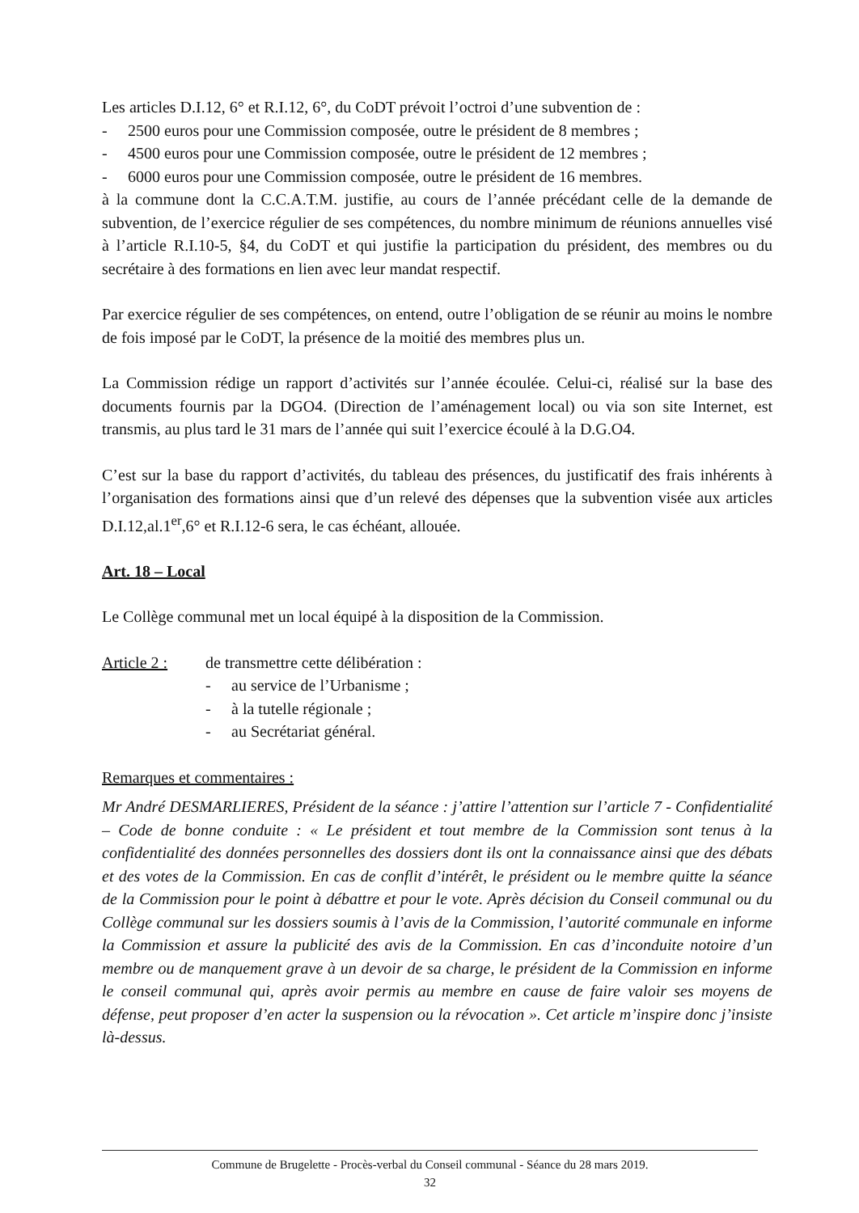Les articles D.I.12, 6° et R.I.12, 6°, du CoDT prévoit l’octroi d’une subvention de :
- 2500 euros pour une Commission composée, outre le président de 8 membres ;
- 4500 euros pour une Commission composée, outre le président de 12 membres ;
- 6000 euros pour une Commission composée, outre le président de 16 membres.
à la commune dont la C.C.A.T.M. justifie, au cours de l’année précédant celle de la demande de subvention, de l’exercice régulier de ses compétences, du nombre minimum de réunions annuelles visé à l’article R.I.10-5, §4, du CoDT et qui justifie la participation du président, des membres ou du secrétaire à des formations en lien avec leur mandat respectif.
Par exercice régulier de ses compétences, on entend, outre l’obligation de se réunir au moins le nombre de fois imposé par le CoDT, la présence de la moitié des membres plus un.
La Commission rédige un rapport d’activités sur l’année écoulée. Celui-ci, réalisé sur la base des documents fournis par la DGO4. (Direction de l’aménagement local) ou via son site Internet, est transmis, au plus tard le 31 mars de l’année qui suit l’exercice écoulé à la D.G.O4.
C’est sur la base du rapport d’activités, du tableau des présences, du justificatif des frais inhérents à l’organisation des formations ainsi que d’un relevé des dépenses que la subvention visée aux articles D.I.12,al.1<sup>er</sup>,6° et R.I.12-6 sera, le cas échéant, allouée.
Art. 18 – Local
Le Collège communal met un local équipé à la disposition de la Commission.
Article 2 :
de transmettre cette délibération :
- au service de l’Urbanisme ;
- à la tutelle régionale ;
- au Secrétariat général.
Remarques et commentaires :
Mr André DESMARLIERES, Président de la séance : j’attire l’attention sur l’article 7 - Confidentialité – Code de bonne conduite : « Le président et tout membre de la Commission sont tenus à la confidentialité des données personnelles des dossiers dont ils ont la connaissance ainsi que des débats et des votes de la Commission. En cas de conflit d’intérêt, le président ou le membre quitte la séance de la Commission pour le point à débattre et pour le vote. Après décision du Conseil communal ou du Collège communal sur les dossiers soumis à l’avis de la Commission, l’autorité communale en informe la Commission et assure la publicité des avis de la Commission. En cas d’inconduite notoire d’un membre ou de manquement grave à un devoir de sa charge, le président de la Commission en informe le conseil communal qui, après avoir permis au membre en cause de faire valoir ses moyens de défense, peut proposer d’en acter la suspension ou la révocation ». Cet article m’inspire donc j’insiste là-dessus.
Commune de Brugelette - Procès-verbal du Conseil communal - Séance du 28 mars 2019.
32